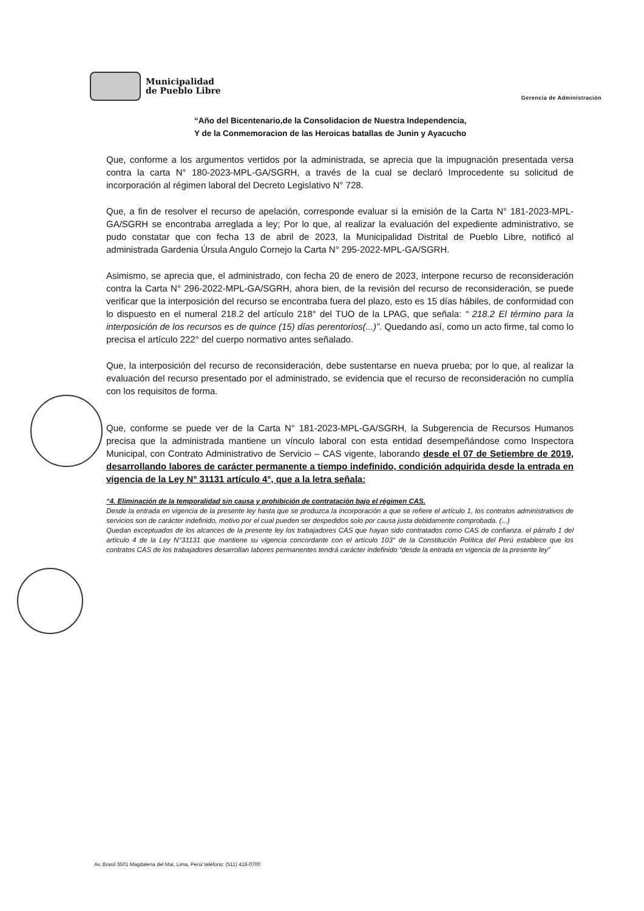Municipalidad
de Pueblo Libre
Gerencia de Administración
“Año del Bicentenario,de la Consolidacion de Nuestra Independencia,
Y de la Conmemoracion de las Heroicas batallas de Junin y Ayacucho
Que, conforme a los argumentos vertidos por la administrada, se aprecia que la impugnación presentada versa contra la carta N° 180-2023-MPL-GA/SGRH, a través de la cual se declaró Improcedente su solicitud de incorporación al régimen laboral del Decreto Legislativo N° 728.
Que, a fin de resolver el recurso de apelación, corresponde evaluar si la emisión de la Carta N° 181-2023-MPL-GA/SGRH se encontraba arreglada a ley; Por lo que, al realizar la evaluación del expediente administrativo, se pudo constatar que con fecha 13 de abril de 2023, la Municipalidad Distrital de Pueblo Libre, notificó al administrada Gardenia Úrsula Angulo Cornejo la Carta N° 295-2022-MPL-GA/SGRH.
Asimismo, se aprecia que, el administrado, con fecha 20 de enero de 2023, interpone recurso de reconsideración contra la Carta N° 296-2022-MPL-GA/SGRH, ahora bien, de la revisión del recurso de reconsideración, se puede verificar que la interposición del recurso se encontraba fuera del plazo, esto es 15 días hábiles, de conformidad con lo dispuesto en el numeral 218.2 del artículo 218° del TUO de la LPAG, que señala: “ 218.2 El término para la interposición de los recursos es de quince (15) días perentorios(...)”. Quedando así, como un acto firme, tal como lo precisa el artículo 222° del cuerpo normativo antes señalado.
Que, la interposición del recurso de reconsideración, debe sustentarse en nueva prueba; por lo que, al realizar la evaluación del recurso presentado por el administrado, se evidencia que el recurso de reconsideración no cumplía con los requisitos de forma.
Que, conforme se puede ver de la Carta N° 181-2023-MPL-GA/SGRH, la Subgerencia de Recursos Humanos precisa que la administrada mantiene un vínculo laboral con esta entidad desempeñándose como Inspectora Municipal, con Contrato Administrativo de Servicio – CAS vigente, laborando desde el 07 de Setiembre de 2019, desarrollando labores de carácter permanente a tiempo indefinido, condición adquirida desde la entrada en vigencia de la Ley N° 31131 artículo 4°, que a la letra señala:
“4. Eliminación de la temporalidad sin causa y prohibición de contratación bajo el régimen CAS.
Desde la entrada en vigencia de la presente ley hasta que se produzca la incorporación a que se refiere el artículo 1, los contratos administrativos de servicios son de carácter indefinido, motivo por el cual pueden ser despedidos solo por causa justa debidamente comprobada. (...)
Quedan exceptuados de los alcances de la presente ley los trabajadores CAS que hayan sido contratados como CAS de confianza. el párrafo 1 del artículo 4 de la Ley N°31131 que mantiene su vigencia concordante con el artículo 103° de la Constitución Política del Perú establece que los contratos CAS de los trabajadores desarrollan labores permanentes tendrá carácter indefinido “desde la entrada en vigencia de la presente ley”
Av. Brasil 3501 Magdalena del Mar, Lima, Perú/ teléfono: (511) 418-0700